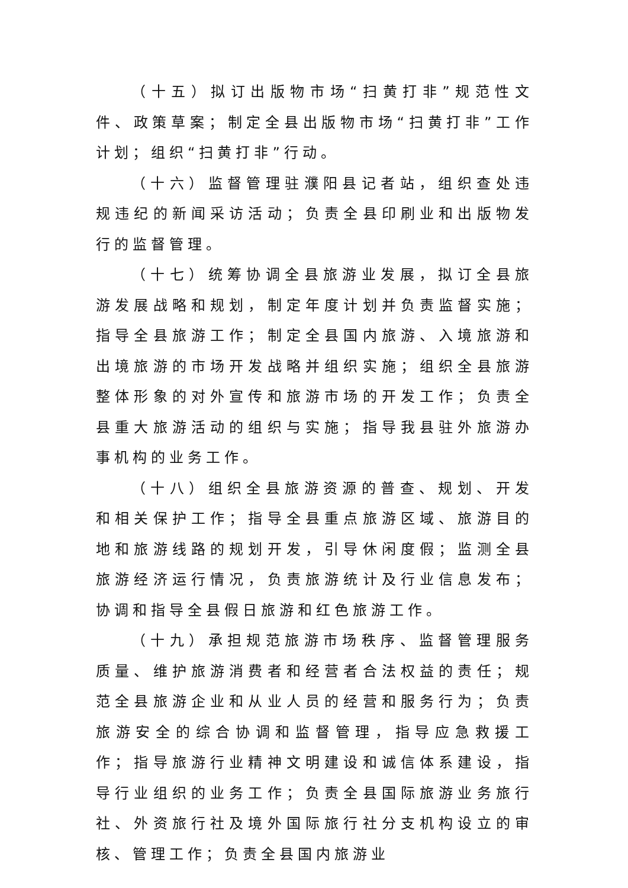（十五）拟订出版物市场“扫黄打非”规范性文件、政策草案；制定全县出版物市场“扫黄打非”工作计划；组织“扫黄打非”行动。
（十六）监督管理驻濮阳县记者站，组织查处违规违纪的新闻采访活动；负责全县印刷业和出版物发行的监督管理。
（十七）统筹协调全县旅游业发展，拟订全县旅游发展战略和规划，制定年度计划并负责监督实施；指导全县旅游工作；制定全县国内旅游、入境旅游和出境旅游的市场开发战略并组织实施；组织全县旅游整体形象的对外宣传和旅游市场的开发工作；负责全县重大旅游活动的组织与实施；指导我县驻外旅游办事机构的业务工作。
（十八）组织全县旅游资源的普查、规划、开发和相关保护工作；指导全县重点旅游区域、旅游目的地和旅游线路的规划开发，引导休闲度假；监测全县旅游经济运行情况，负责旅游统计及行业信息发布；协调和指导全县假日旅游和红色旅游工作。
（十九）承担规范旅游市场秩序、监督管理服务质量、维护旅游消费者和经营者合法权益的责任；规范全县旅游企业和从业人员的经营和服务行为；负责旅游安全的综合协调和监督管理，指导应急救援工作；指导旅游行业精神文明建设和诚信体系建设，指导行业组织的业务工作；负责全县国际旅游业务旅行社、外资旅行社及境外国际旅行社分支机构设立的审核、管理工作；负责全县国内旅游业